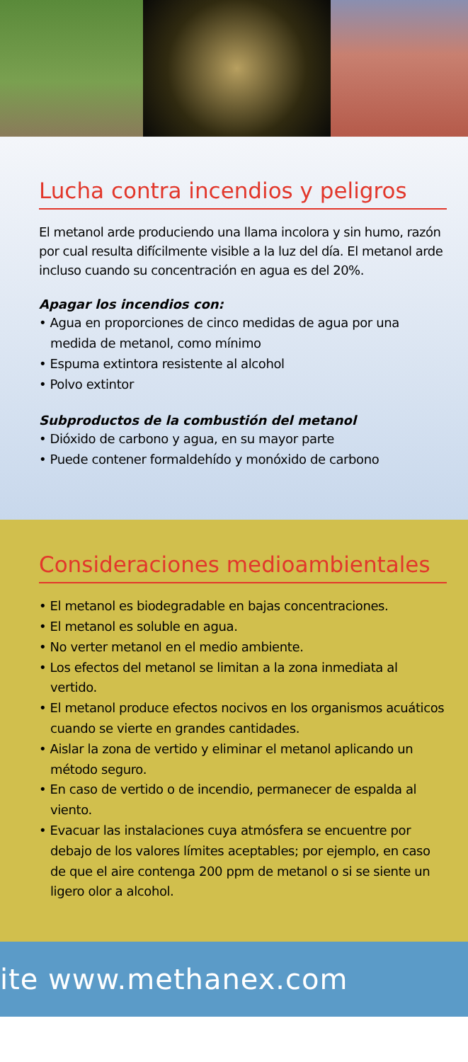Lucha contra incendios y peligros
El metanol arde produciendo una llama incolora y sin humo, razón por cual resulta difícilmente visible a la luz del día. El metanol arde incluso cuando su concentración en agua es del 20%.
Apagar los incendios con:
• Agua en proporciones de cinco medidas de agua por una medida de metanol, como mínimo
• Espuma extintora resistente al alcohol
• Polvo extintor
Subproductos de la combustión del metanol
• Dióxido de carbono y agua, en su mayor parte
• Puede contener formaldehído y monóxido de carbono
Consideraciones medioambientales
• El metanol es biodegradable en bajas concentraciones.
• El metanol es soluble en agua.
• No verter metanol en el medio ambiente.
• Los efectos del metanol se limitan a la zona inmediata al vertido.
• El metanol produce efectos nocivos en los organismos acuáticos cuando se vierte en grandes cantidades.
• Aislar la zona de vertido y eliminar el metanol aplicando un método seguro.
• En caso de vertido o de incendio, permanecer de espalda al viento.
• Evacuar las instalaciones cuya atmósfera se encuentre por debajo de los valores límites aceptables; por ejemplo, en caso de que el aire contenga 200 ppm de metanol o si se siente un ligero olor a alcohol.
ite www.methanex.com